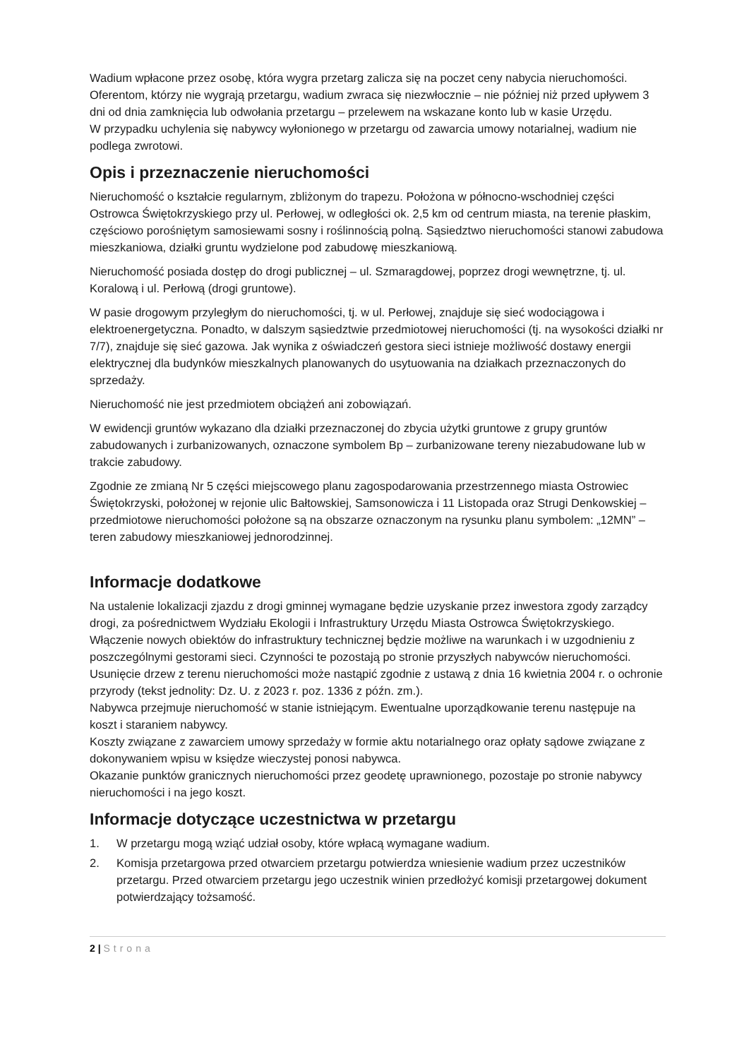Wadium wpłacone przez osobę, która wygra przetarg zalicza się na poczet ceny nabycia nieruchomości.
Oferentom, którzy nie wygrają przetargu, wadium zwraca się niezwłocznie – nie później niż przed upływem 3 dni od dnia zamknięcia lub odwołania przetargu – przelewem na wskazane konto lub w kasie Urzędu.
W przypadku uchylenia się nabywcy wyłonionego w przetargu od zawarcia umowy notarialnej, wadium nie podlega zwrotowi.
Opis i przeznaczenie nieruchomości
Nieruchomość o kształcie regularnym, zbliżonym do trapezu. Położona w północno-wschodniej części Ostrowca Świętokrzyskiego przy ul. Perłowej, w odległości ok. 2,5 km od centrum miasta, na terenie płaskim, częściowo porośniętym samosiewami sosny i roślinnością polną. Sąsiedztwo nieruchomości stanowi zabudowa mieszkaniowa, działki gruntu wydzielone pod zabudowę mieszkaniową.
Nieruchomość posiada dostęp do drogi publicznej – ul. Szmaragdowej, poprzez drogi wewnętrzne, tj. ul. Koralową i ul. Perłową (drogi gruntowe).
W pasie drogowym przyległym do nieruchomości, tj. w ul. Perłowej, znajduje się sieć wodociągowa i elektroenergetyczna. Ponadto, w dalszym sąsiedztwie przedmiotowej nieruchomości (tj. na wysokości działki nr 7/7), znajduje się sieć gazowa. Jak wynika z oświadczeń gestora sieci istnieje możliwość dostawy energii elektrycznej dla budynków mieszkalnych planowanych do usytuowania na działkach przeznaczonych do sprzedaży.
Nieruchomość nie jest przedmiotem obciążeń ani zobowiązań.
W ewidencji gruntów wykazano dla działki przeznaczonej do zbycia użytki gruntowe z grupy gruntów zabudowanych i zurbanizowanych, oznaczone symbolem Bp – zurbanizowane tereny niezabudowane lub w trakcie zabudowy.
Zgodnie ze zmianą Nr 5 części miejscowego planu zagospodarowania przestrzennego miasta Ostrowiec Świętokrzyski, położonej w rejonie ulic Bałtowskiej, Samsonowicza i 11 Listopada oraz Strugi Denkowskiej – przedmiotowe nieruchomości położone są na obszarze oznaczonym na rysunku planu symbolem: „12MN” – teren zabudowy mieszkaniowej jednorodzinnej.
Informacje dodatkowe
Na ustalenie lokalizacji zjazdu z drogi gminnej wymagane będzie uzyskanie przez inwestora zgody zarządcy drogi, za pośrednictwem Wydziału Ekologii i Infrastruktury Urzędu Miasta Ostrowca Świętokrzyskiego.
Włączenie nowych obiektów do infrastruktury technicznej będzie możliwe na warunkach i w uzgodnieniu z poszczególnymi gestorami sieci. Czynności te pozostają po stronie przyszłych nabywców nieruchomości.
Usunięcie drzew z terenu nieruchomości może nastąpić zgodnie z ustawą z dnia 16 kwietnia 2004 r. o ochronie przyrody (tekst jednolity: Dz. U. z 2023 r. poz. 1336 z późn. zm.).
Nabywca przejmuje nieruchomość w stanie istniejącym. Ewentualne uporządkowanie terenu następuje na koszt i staraniem nabywcy.
Koszty związane z zawarciem umowy sprzedaży w formie aktu notarialnego oraz opłaty sądowe związane z dokonywaniem wpisu w księdze wieczystej ponosi nabywca.
Okazanie punktów granicznych nieruchomości przez geodetę uprawnionego, pozostaje po stronie nabywcy nieruchomości i na jego koszt.
Informacje dotyczące uczestnictwa w przetargu
1. W przetargu mogą wziąć udział osoby, które wpłacą wymagane wadium.
2. Komisja przetargowa przed otwarciem przetargu potwierdza wniesienie wadium przez uczestników przetargu. Przed otwarciem przetargu jego uczestnik winien przedłożyć komisji przetargowej dokument potwierdzający tożsamość.
2 | Strona